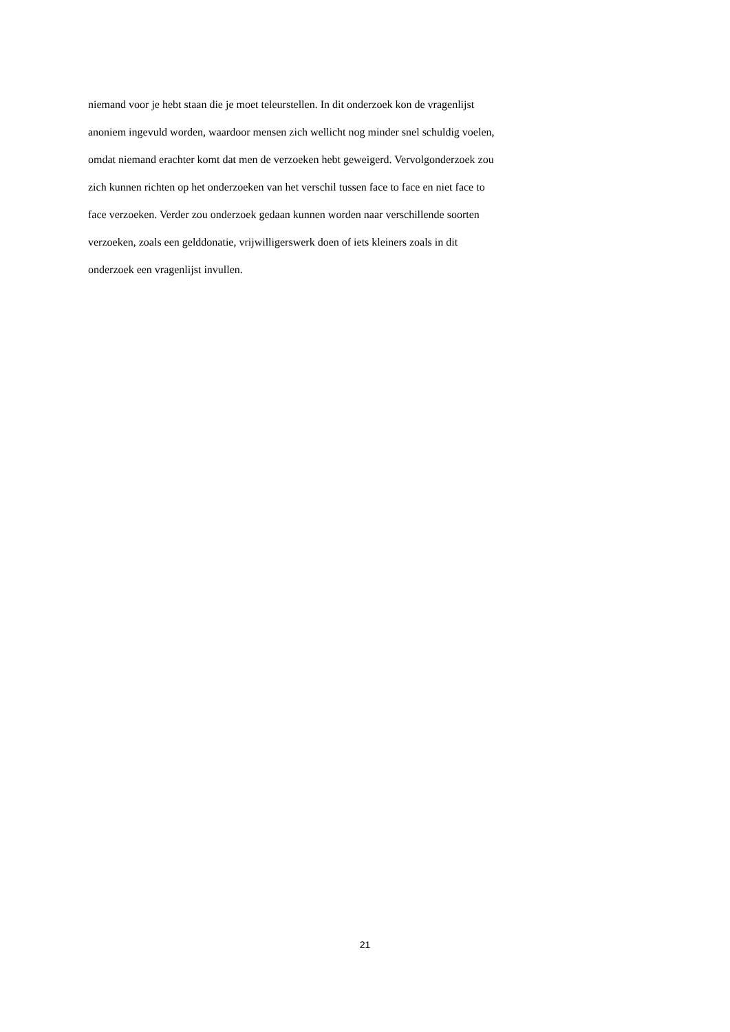niemand voor je hebt staan die je moet teleurstellen. In dit onderzoek kon de vragenlijst
anoniem ingevuld worden, waardoor mensen zich wellicht nog minder snel schuldig voelen,
omdat niemand erachter komt dat men de verzoeken hebt geweigerd. Vervolgonderzoek zou
zich kunnen richten op het onderzoeken van het verschil tussen face to face en niet face to
face verzoeken. Verder zou onderzoek gedaan kunnen worden naar verschillende soorten
verzoeken, zoals een gelddonatie, vrijwilligerswerk doen of iets kleiners zoals in dit
onderzoek een vragenlijst invullen.
21